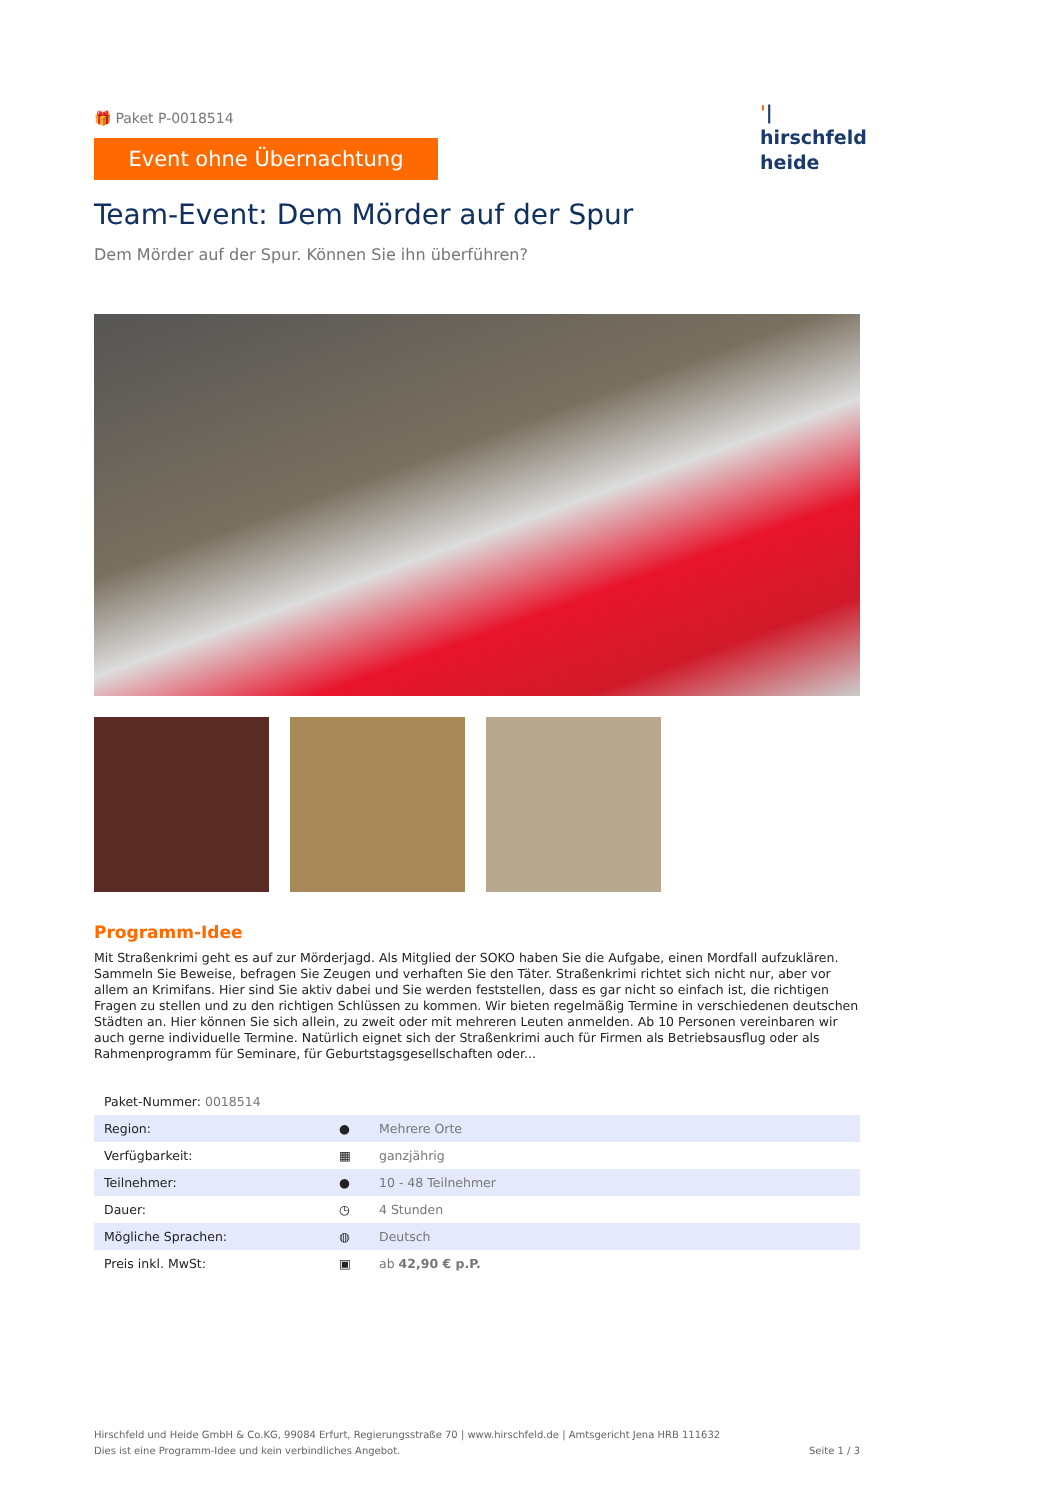'|
hirschfeld
heide
🎁 Paket P-0018514
Event ohne Übernachtung
Team-Event: Dem Mörder auf der Spur
Dem Mörder auf der Spur. Können Sie ihn überführen?
Programm-Idee
Mit Straßenkrimi geht es auf zur Mörderjagd. Als Mitglied der SOKO haben Sie die Aufgabe, einen Mordfall aufzuklären. Sammeln Sie Beweise, befragen Sie Zeugen und verhaften Sie den Täter. Straßenkrimi richtet sich nicht nur, aber vor allem an Krimifans. Hier sind Sie aktiv dabei und Sie werden feststellen, dass es gar nicht so einfach ist, die richtigen Fragen zu stellen und zu den richtigen Schlüssen zu kommen. Wir bieten regelmäßig Termine in verschiedenen deutschen Städten an. Hier können Sie sich allein, zu zweit oder mit mehreren Leuten anmelden. Ab 10 Personen vereinbaren wir auch gerne individuelle Termine. Natürlich eignet sich der Straßenkrimi auch für Firmen als Betriebsausflug oder als Rahmenprogramm für Seminare, für Geburtstagsgesellschaften oder...
| Paket-Nummer: 0018514 | | |
| Region: | ● | Mehrere Orte |
| Verfügbarkeit: | ▦ | ganzjährig |
| Teilnehmer: | ● | 10 - 48 Teilnehmer |
| Dauer: | ◷ | 4 Stunden |
| Mögliche Sprachen: | ◍ | Deutsch |
| Preis inkl. MwSt: | ▣ | ab 42,90 € p.P. |
Hirschfeld und Heide GmbH & Co.KG, 99084 Erfurt, Regierungsstraße 70 | www.hirschfeld.de | Amtsgericht Jena HRB 111632
Dies ist eine Programm-Idee und kein verbindliches Angebot.
Seite 1 / 3